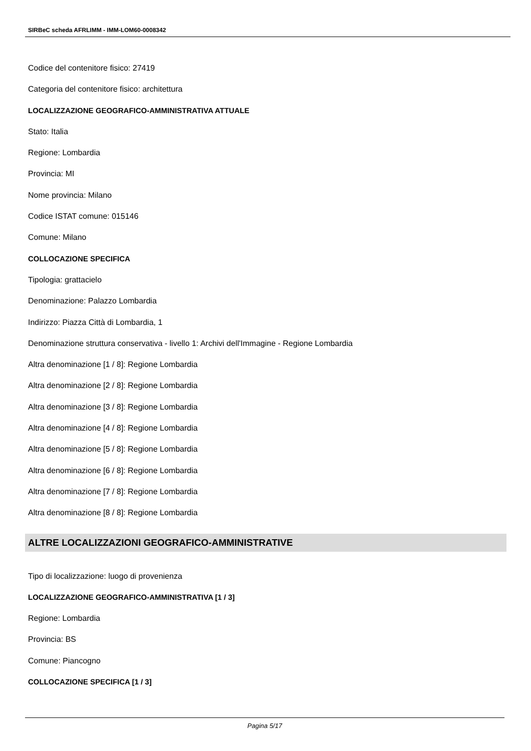SIRBeC scheda AFRLIMM - IMM-LOM60-0008342
Codice del contenitore fisico: 27419
Categoria del contenitore fisico: architettura
LOCALIZZAZIONE GEOGRAFICO-AMMINISTRATIVA ATTUALE
Stato: Italia
Regione: Lombardia
Provincia: MI
Nome provincia: Milano
Codice ISTAT comune: 015146
Comune: Milano
COLLOCAZIONE SPECIFICA
Tipologia: grattacielo
Denominazione: Palazzo Lombardia
Indirizzo: Piazza Città di Lombardia, 1
Denominazione struttura conservativa - livello 1: Archivi dell'Immagine - Regione Lombardia
Altra denominazione [1 / 8]: Regione Lombardia
Altra denominazione [2 / 8]: Regione Lombardia
Altra denominazione [3 / 8]: Regione Lombardia
Altra denominazione [4 / 8]: Regione Lombardia
Altra denominazione [5 / 8]: Regione Lombardia
Altra denominazione [6 / 8]: Regione Lombardia
Altra denominazione [7 / 8]: Regione Lombardia
Altra denominazione [8 / 8]: Regione Lombardia
ALTRE LOCALIZZAZIONI GEOGRAFICO-AMMINISTRATIVE
Tipo di localizzazione: luogo di provenienza
LOCALIZZAZIONE GEOGRAFICO-AMMINISTRATIVA [1 / 3]
Regione: Lombardia
Provincia: BS
Comune: Piancogno
COLLOCAZIONE SPECIFICA [1 / 3]
Pagina 5/17